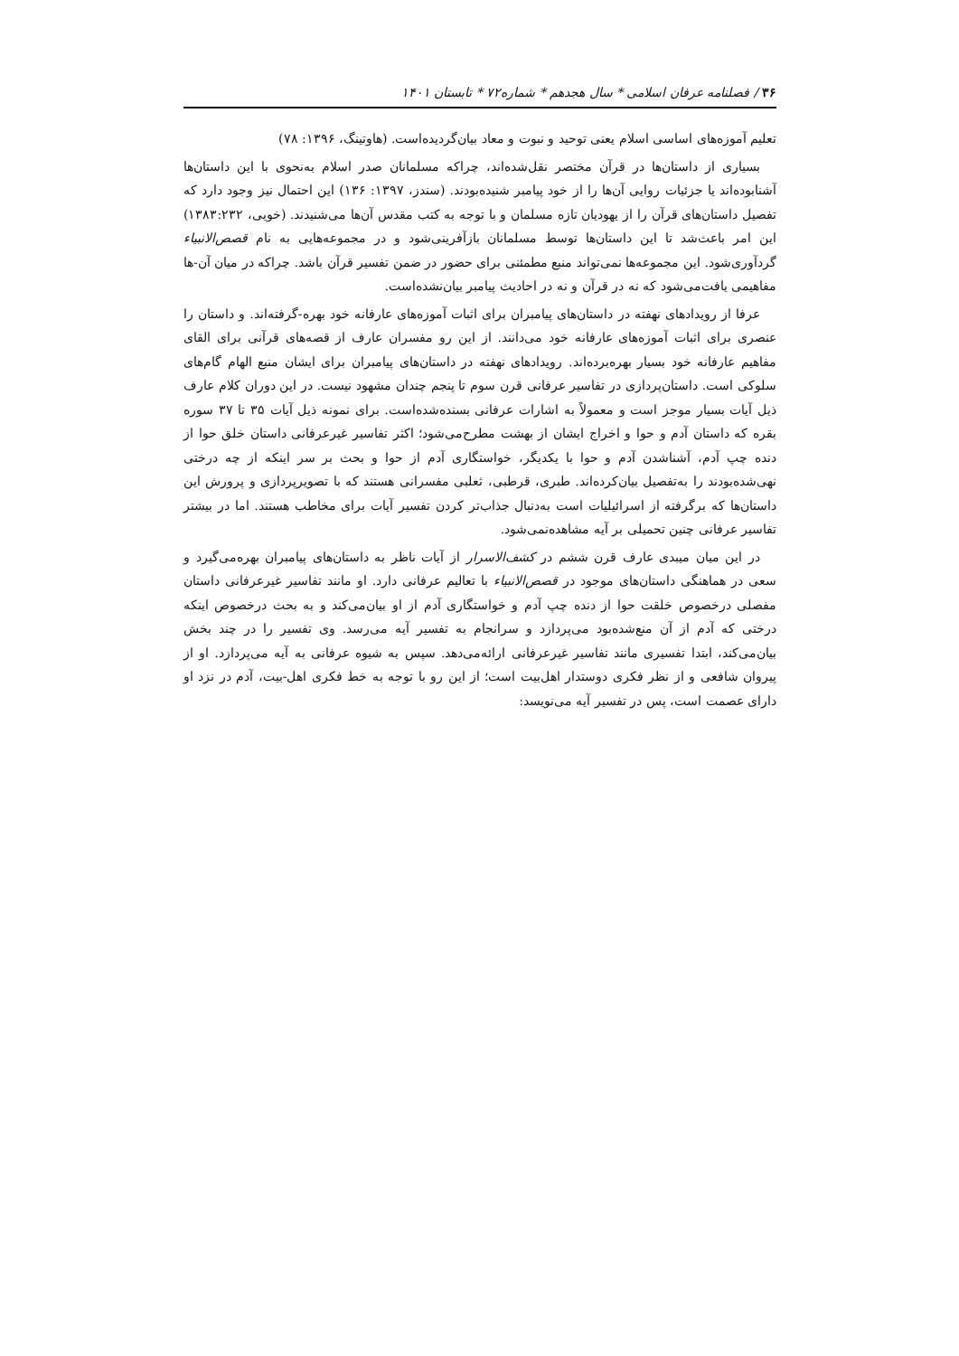۳۶ / فصلنامه عرفان اسلامی * سال هجدهم * شماره۷۲ * تابستان ۱۴۰۱
تعلیم آموزه‌های اساسی اسلام یعنی توحید و نبوت و معاد بیان‌گردیده‌است. (هاوتینگ، ۱۳۹۶: ۷۸)
بسیاری از داستان‌ها در قرآن مختصر نقل‌شده‌اند، چراکه مسلمانان صدر اسلام به‌نحوی با این داستان‌ها آشنابوده‌اند یا جزئیات روایی آن‌ها را از خود پیامبر شنیده‌بودند. (سندز، ۱۳۹۷: ۱۳۶) این احتمال نیز وجود دارد که تفصیل داستان‌های قرآن را از یهودیان تازه مسلمان و با توجه به کتب مقدس آن‌ها می‌شنیدند. (خویی، ۱۳۸۳:۲۳۲) این امر باعث‌شد تا این داستان‌ها توسط مسلمانان بازآفرینی‌شود و در مجموعه‌هایی به نام قصص‌الانبیاء گردآوری‌شود. این مجموعه‌ها نمی‌تواند منبع مطمئنی برای حضور در ضمن تفسیر قرآن باشد. چراکه در میان آن-ها مفاهیمی یافت‌می‌شود که نه در قرآن و نه در احادیث پیامبر بیان‌نشده‌است.
عرفا از رویدادهای نهفته در داستان‌های پیامبران برای اثبات آموزه‌های عارفانه خود بهره-گرفته‌اند. و داستان را عنصری برای اثبات آموزه‌های عارفانه خود می‌دانند. از این رو مفسران عارف از قصه‌های قرآنی برای القای مفاهیم عارفانه خود بسیار بهره‌برده‌اند. رویدادهای نهفته در داستان‌های پیامبران برای ایشان منبع الهام گام‌های سلوکی است. داستان‌پردازی در تفاسیر عرفانی قرن سوم تا پنجم چندان مشهود نیست. در این دوران کلام عارف ذیل آیات بسیار موجز است و معمولاً به اشارات عرفانی بسنده‌شده‌است. برای نمونه ذیل آیات ۳۵ تا ۳۷ سوره بقره که داستان آدم و حوا و اخراج ایشان از بهشت مطرح‌می‌شود؛ اکثر تفاسیر غیرعرفانی داستان خلق حوا از دنده چپ آدم، آشناشدن آدم و حوا با یکدیگر، خواستگاری آدم از حوا و بحث بر سر اینکه از چه درختی نهی‌شده‌بودند را به‌تفصیل بیان‌کرده‌اند. طبری، قرطبی، ثعلبی مفسرانی هستند که با تصویرپردازی و پرورش این داستان‌ها که برگرفته از اسرائیلیات است به‌دنبال جذاب‌تر کردن تفسیر آیات برای مخاطب هستند. اما در بیشتر تفاسیر عرفانی چنین تحمیلی بر آیه مشاهده‌نمی‌شود.
در این میان میبدی عارف قرن ششم در کشف‌الاسرار از آیات ناظر به داستان‌های پیامبران بهره‌می‌گیرد و سعی در هماهنگی داستان‌های موجود در قصص‌الانبیاء با تعالیم عرفانی دارد. او مانند تفاسیر غیرعرفانی داستان مفصلی درخصوص خلقت حوا از دنده چپ آدم و خواستگاری آدم از او بیان‌می‌کند و به بحث درخصوص اینکه درختی که آدم از آن منع‌شده‌بود می‌پردازد و سرانجام به تفسیر آیه می‌رسد. وی تفسیر را در چند بخش بیان‌می‌کند، ابتدا تفسیری مانند تفاسیر غیرعرفانی ارائه‌می‌دهد. سپس به شیوه عرفانی به آیه می‌پردازد. او از پیروان شافعی و از نظر فکری دوستدار اهل‌بیت است؛ از این رو با توجه به خط فکری اهل-بیت، آدم در نزد او دارای عصمت است، پس در تفسیر آیه می‌نویسد: